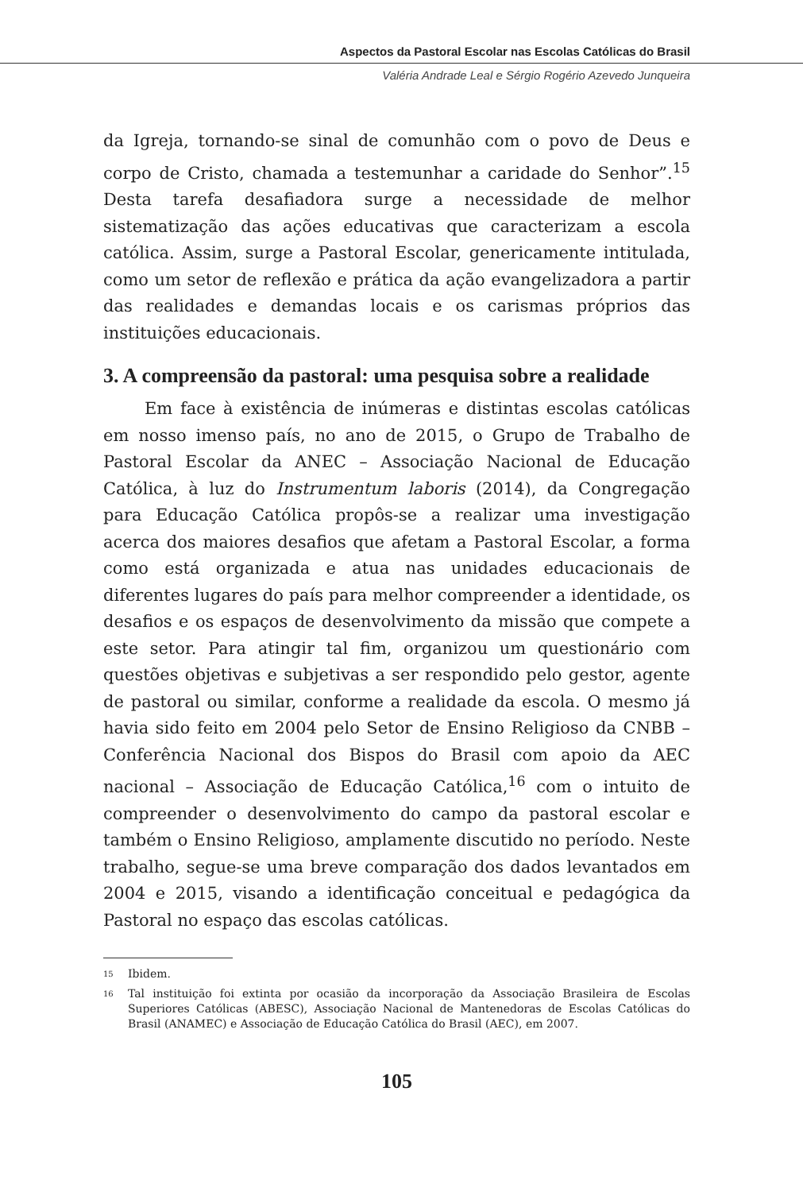Aspectos da Pastoral Escolar nas Escolas Católicas do Brasil
Valéria Andrade Leal e Sérgio Rogério Azevedo Junqueira
da Igreja, tornando-se sinal de comunhão com o povo de Deus e corpo de Cristo, chamada a testemunhar a caridade do Senhor”.<sup>15</sup> Desta tarefa desafiadora surge a necessidade de melhor sistematização das ações educativas que caracterizam a escola católica. Assim, surge a Pastoral Escolar, genericamente intitulada, como um setor de reflexão e prática da ação evangelizadora a partir das realidades e demandas locais e os carismas próprios das instituições educacionais.
3. A compreensão da pastoral: uma pesquisa sobre a realidade
Em face à existência de inúmeras e distintas escolas católicas em nosso imenso país, no ano de 2015, o Grupo de Trabalho de Pastoral Escolar da ANEC – Associação Nacional de Educação Católica, à luz do Instrumentum laboris (2014), da Congregação para Educação Católica propôs-se a realizar uma investigação acerca dos maiores desafios que afetam a Pastoral Escolar, a forma como está organizada e atua nas unidades educacionais de diferentes lugares do país para melhor compreender a identidade, os desafios e os espaços de desenvolvimento da missão que compete a este setor. Para atingir tal fim, organizou um questionário com questões objetivas e subjetivas a ser respondido pelo gestor, agente de pastoral ou similar, conforme a realidade da escola. O mesmo já havia sido feito em 2004 pelo Setor de Ensino Religioso da CNBB – Conferência Nacional dos Bispos do Brasil com apoio da AEC nacional – Associação de Educação Católica,<sup>16</sup> com o intuito de compreender o desenvolvimento do campo da pastoral escolar e também o Ensino Religioso, amplamente discutido no período. Neste trabalho, segue-se uma breve comparação dos dados levantados em 2004 e 2015, visando a identificação conceitual e pedagógica da Pastoral no espaço das escolas católicas.
<sup>15</sup> Ibidem.
<sup>16</sup> Tal instituição foi extinta por ocasião da incorporação da Associação Brasileira de Escolas Superiores Católicas (ABESC), Associação Nacional de Mantenedoras de Escolas Católicas do Brasil (ANAMEC) e Associação de Educação Católica do Brasil (AEC), em 2007.
105